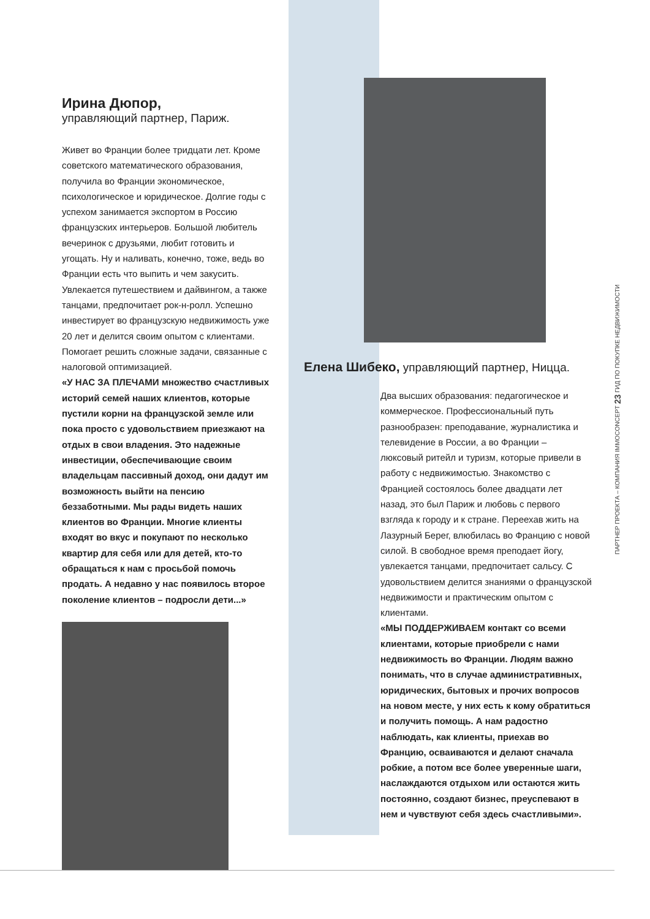Ирина Дюпор,
управляющий партнер, Париж.
Живет во Франции более тридцати лет. Кроме советского математического образования, получила во Франции экономическое, психологическое и юридическое. Долгие годы с успехом занимается экспортом в Россию французских интерьеров. Большой любитель вечеринок с друзьями, любит готовить и угощать. Ну и наливать, конечно, тоже, ведь во Франции есть что выпить и чем закусить. Увлекается путешествием и дайвингом, а также танцами, предпочитает рок-н-ролл. Успешно инвестирует во французскую недвижимость уже 20 лет и делится своим опытом с клиентами. Помогает решить сложные задачи, связанные с налоговой оптимизацией.
«У НАС ЗА ПЛЕЧАМИ множество счастливых историй семей наших клиентов, которые пустили корни на французской земле или пока просто с удовольствием приезжают на отдых в свои владения. Это надежные инвестиции, обеспечивающие своим владельцам пассивный доход, они дадут им возможность выйти на пенсию беззаботными. Мы рады видеть наших клиентов во Франции. Многие клиенты входят во вкус и покупают по несколько квартир для себя или для детей, кто-то обращаться к нам с просьбой помочь продать. А недавно у нас появилось второе поколение клиентов – подросли дети...»
Елена Шибеко, управляющий партнер, Ницца.
Два высших образования: педагогическое и коммерческое. Профессиональный путь разнообразен: преподавание, журналистика и телевидение в России, а во Франции – люксовый ритейл и туризм, которые привели в работу с недвижимостью. Знакомство с Францией состоялось более двадцати лет назад, это был Париж и любовь с первого взгляда к городу и к стране. Переехав жить на Лазурный Берег, влюбилась во Францию с новой силой. В свободное время преподает йогу, увлекается танцами, предпочитает сальсу. С удовольствием делится знаниями о французской недвижимости и практическим опытом с клиентами.
«МЫ ПОДДЕРЖИВАЕМ контакт со всеми клиентами, которые приобрели с нами недвижимость во Франции. Людям важно понимать, что в случае административных, юридических, бытовых и прочих вопросов на новом месте, у них есть к кому обратиться и получить помощь. А нам радостно наблюдать, как клиенты, приехав во Францию, осваиваются и делают сначала робкие, а потом все более уверенные шаги, наслаждаются отдыхом или остаются жить постоянно, создают бизнес, преуспевают в нем и чувствуют себя здесь счастливыми».
ПАРТНЕР ПРОЕКТА – КОМПАНИЯ IMMOCONCEPT 23 ГИД ПО ПОКУПКЕ НЕДВИЖИМОСТИ